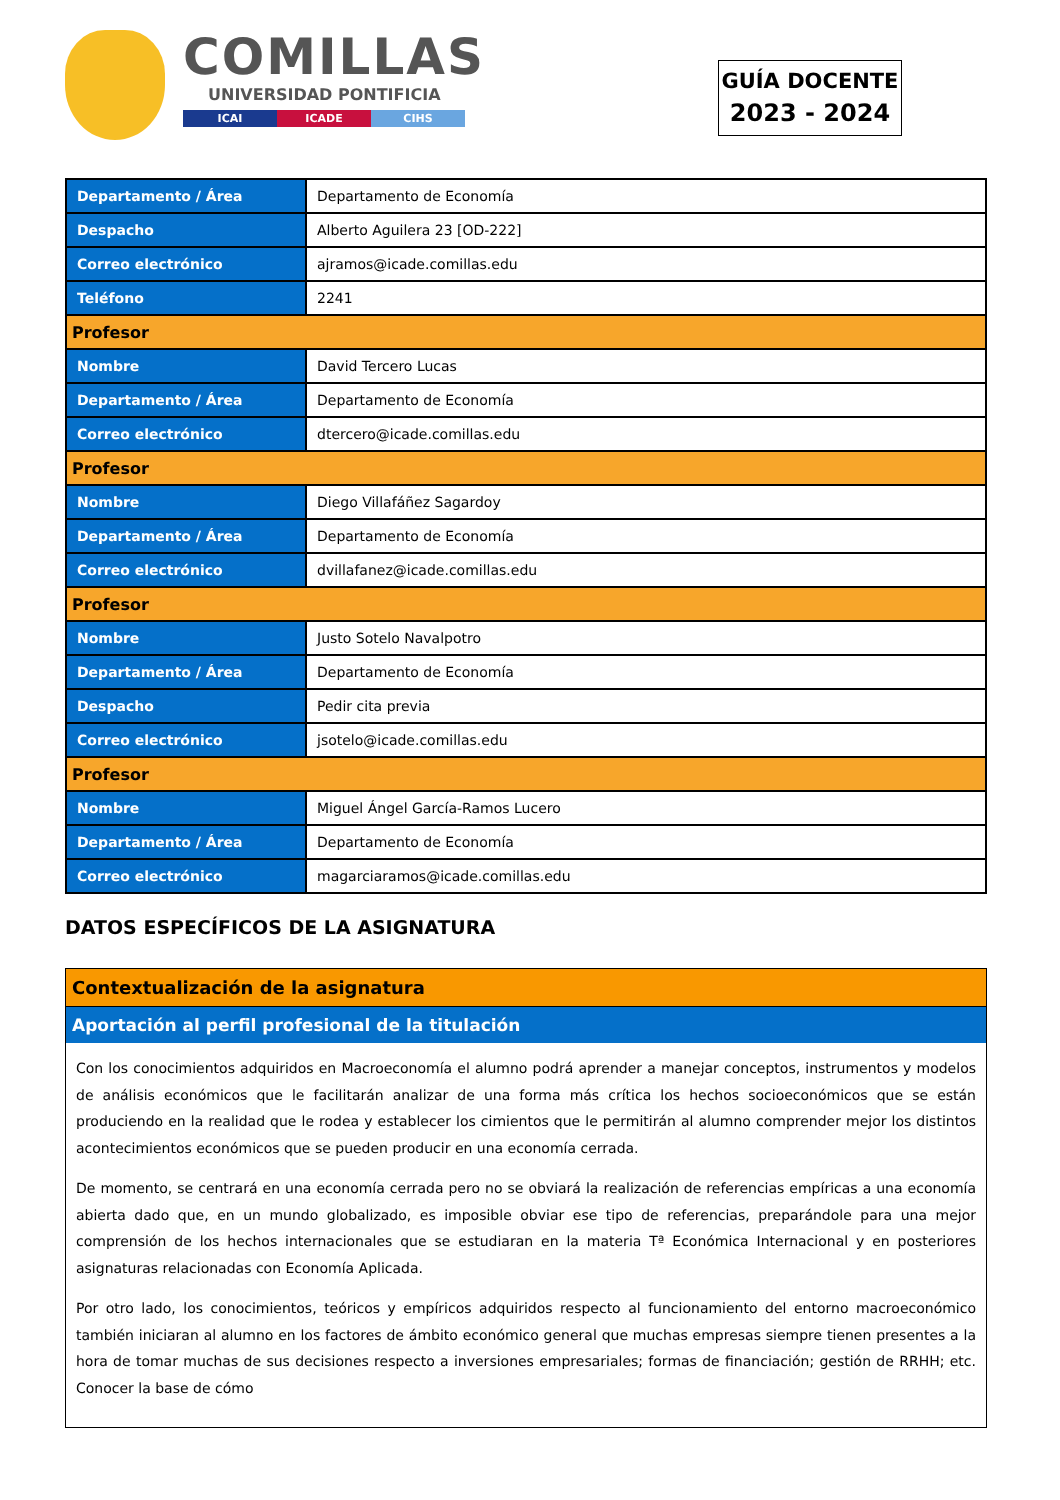COMILLAS
UNIVERSIDAD PONTIFICIA
ICAI ICADE CIHS
GUÍA DOCENTE
2023 - 2024
| Departamento / Área | Departamento de Economía |
| Despacho | Alberto Aguilera 23 [OD-222] |
| Correo electrónico | ajramos@icade.comillas.edu |
| Teléfono | 2241 |
| Profesor | |
| Nombre | David Tercero Lucas |
| Departamento / Área | Departamento de Economía |
| Correo electrónico | dtercero@icade.comillas.edu |
| Profesor | |
| Nombre | Diego Villafáñez Sagardoy |
| Departamento / Área | Departamento de Economía |
| Correo electrónico | dvillafanez@icade.comillas.edu |
| Profesor | |
| Nombre | Justo Sotelo Navalpotro |
| Departamento / Área | Departamento de Economía |
| Despacho | Pedir cita previa |
| Correo electrónico | jsotelo@icade.comillas.edu |
| Profesor | |
| Nombre | Miguel Ángel García-Ramos Lucero |
| Departamento / Área | Departamento de Economía |
| Correo electrónico | magarciaramos@icade.comillas.edu |
DATOS ESPECÍFICOS DE LA ASIGNATURA
Contextualización de la asignatura
Aportación al perfil profesional de la titulación
Con los conocimientos adquiridos en Macroeconomía el alumno podrá aprender a manejar conceptos, instrumentos y modelos de análisis económicos que le facilitarán analizar de una forma más crítica los hechos socioeconómicos que se están produciendo en la realidad que le rodea y establecer los cimientos que le permitirán al alumno comprender mejor los distintos acontecimientos económicos que se pueden producir en una economía cerrada.
De momento, se centrará en una economía cerrada pero no se obviará la realización de referencias empíricas a una economía abierta dado que, en un mundo globalizado, es imposible obviar ese tipo de referencias, preparándole para una mejor comprensión de los hechos internacionales que se estudiaran en la materia Tª Económica Internacional y en posteriores asignaturas relacionadas con Economía Aplicada.
Por otro lado, los conocimientos, teóricos y empíricos adquiridos respecto al funcionamiento del entorno macroeconómico también iniciaran al alumno en los factores de ámbito económico general que muchas empresas siempre tienen presentes a la hora de tomar muchas de sus decisiones respecto a inversiones empresariales; formas de financiación; gestión de RRHH; etc. Conocer la base de cómo